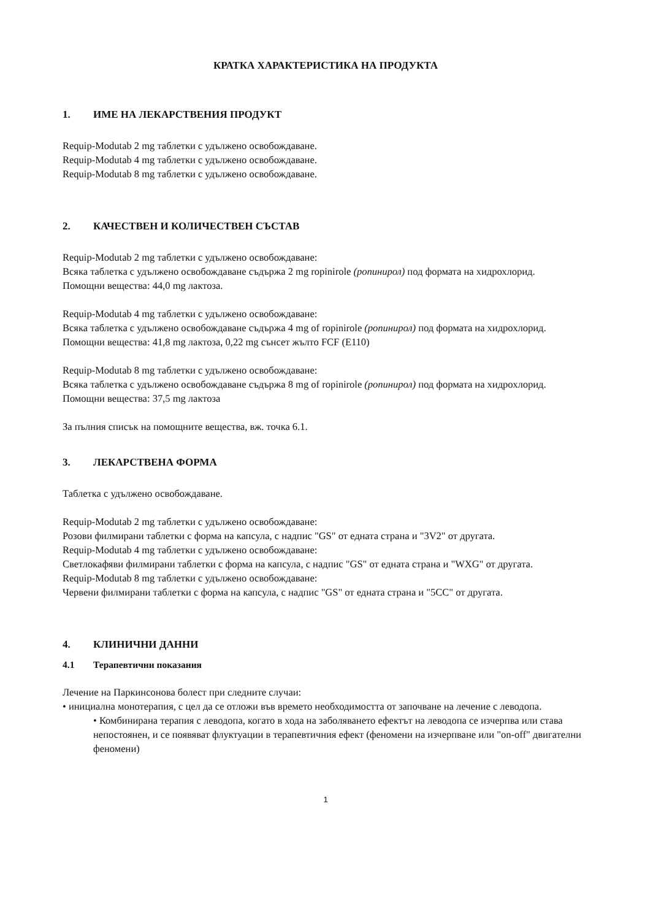КРАТКА ХАРАКТЕРИСТИКА НА ПРОДУКТА
1. ИМЕ НА ЛЕКАРСТВЕНИЯ ПРОДУКТ
Requip-Modutab 2 mg таблетки с удължено освобождаване.
Requip-Modutab 4 mg таблетки с удължено освобождаване.
Requip-Modutab 8 mg таблетки с удължено освобождаване.
2. КАЧЕСТВЕН И КОЛИЧЕСТВЕН СЪСТАВ
Requip-Modutab 2 mg таблетки с удължено освобождаване:
Всяка таблетка с удължено освобождаване съдържа 2 mg ropinirole (ропинирол) под формата на хидрохлорид.
Помощни вещества: 44,0 mg лактоза.
Requip-Modutab 4 mg таблетки с удължено освобождаване:
Всяка таблетка с удължено освобождаване съдържа 4 mg of ropinirole (ропинирол) под формата на хидрохлорид.
Помощни вещества: 41,8 mg лактоза, 0,22 mg сънсет жълто FCF (E110)
Requip-Modutab 8 mg таблетки с удължено освобождаване:
Всяка таблетка с удължено освобождаване съдържа 8 mg of ropinirole (ропинирол) под формата на хидрохлорид.
Помощни вещества: 37,5 mg лактоза
За пълния списък на помощните вещества, вж. точка 6.1.
3. ЛЕКАРСТВЕНА ФОРМА
Таблетка с удължено освобождаване.
Requip-Modutab 2 mg таблетки с удължено освобождаване:
Розови филмирани таблетки с форма на капсула, с надпис "GS" от едната страна и "3V2" от другата.
Requip-Modutab 4 mg таблетки с удължено освобождаване:
Светлокафяви филмирани таблетки с форма на капсула, с надпис "GS" от едната страна и "WXG" от другата.
Requip-Modutab 8 mg таблетки с удължено освобождаване:
Червени филмирани таблетки с форма на капсула, с надпис "GS" от едната страна и "5CC" от другата.
4. КЛИНИЧНИ ДАННИ
4.1 Терапевтични показания
Лечение на Паркинсонова болест при следните случаи:
• инициална монотерапия, с цел да се отложи във времето необходимостта от започване на лечение с леводопа.
• Комбинирана терапия с леводопа, когато в хода на заболяването ефектът на леводопа се изчерпва или става непостоянен, и се появяват флуктуации в терапевтичния ефект (феномени на изчерпване или "on-off" двигателни феномени)
1